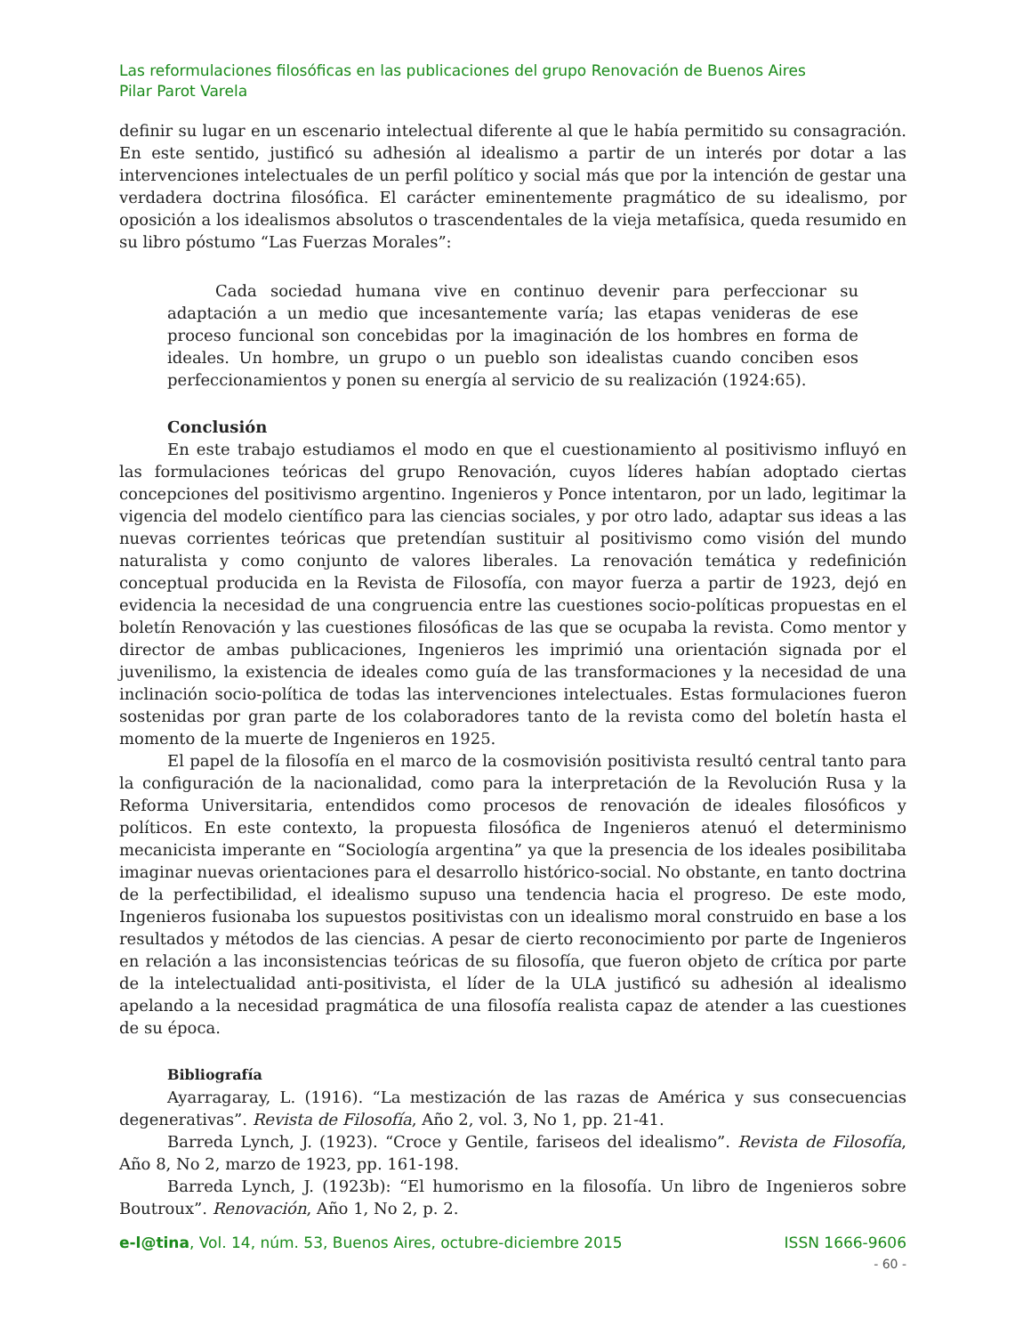Las reformulaciones filosóficas en las publicaciones del grupo Renovación de Buenos Aires
Pilar Parot Varela
definir su lugar en un escenario intelectual diferente al que le había permitido su consagración. En este sentido, justificó su adhesión al idealismo a partir de un interés por dotar a las intervenciones intelectuales de un perfil político y social más que por la intención de gestar una verdadera doctrina filosófica. El carácter eminentemente pragmático de su idealismo, por oposición a los idealismos absolutos o trascendentales de la vieja metafísica, queda resumido en su libro póstumo “Las Fuerzas Morales”:
Cada sociedad humana vive en continuo devenir para perfeccionar su adaptación a un medio que incesantemente varía; las etapas venideras de ese proceso funcional son concebidas por la imaginación de los hombres en forma de ideales. Un hombre, un grupo o un pueblo son idealistas cuando conciben esos perfeccionamientos y ponen su energía al servicio de su realización (1924:65).
Conclusión
En este trabajo estudiamos el modo en que el cuestionamiento al positivismo influyó en las formulaciones teóricas del grupo Renovación, cuyos líderes habían adoptado ciertas concepciones del positivismo argentino. Ingenieros y Ponce intentaron, por un lado, legitimar la vigencia del modelo científico para las ciencias sociales, y por otro lado, adaptar sus ideas a las nuevas corrientes teóricas que pretendían sustituir al positivismo como visión del mundo naturalista y como conjunto de valores liberales. La renovación temática y redefinición conceptual producida en la Revista de Filosofía, con mayor fuerza a partir de 1923, dejó en evidencia la necesidad de una congruencia entre las cuestiones socio-políticas propuestas en el boletín Renovación y las cuestiones filosóficas de las que se ocupaba la revista. Como mentor y director de ambas publicaciones, Ingenieros les imprimió una orientación signada por el juvenilismo, la existencia de ideales como guía de las transformaciones y la necesidad de una inclinación socio-política de todas las intervenciones intelectuales. Estas formulaciones fueron sostenidas por gran parte de los colaboradores tanto de la revista como del boletín hasta el momento de la muerte de Ingenieros en 1925.
El papel de la filosofía en el marco de la cosmovisión positivista resultó central tanto para la configuración de la nacionalidad, como para la interpretación de la Revolución Rusa y la Reforma Universitaria, entendidos como procesos de renovación de ideales filosóficos y políticos. En este contexto, la propuesta filosófica de Ingenieros atenuó el determinismo mecanicista imperante en “Sociología argentina” ya que la presencia de los ideales posibilitaba imaginar nuevas orientaciones para el desarrollo histórico-social. No obstante, en tanto doctrina de la perfectibilidad, el idealismo supuso una tendencia hacia el progreso. De este modo, Ingenieros fusionaba los supuestos positivistas con un idealismo moral construido en base a los resultados y métodos de las ciencias. A pesar de cierto reconocimiento por parte de Ingenieros en relación a las inconsistencias teóricas de su filosofía, que fueron objeto de crítica por parte de la intelectualidad anti-positivista, el líder de la ULA justificó su adhesión al idealismo apelando a la necesidad pragmática de una filosofía realista capaz de atender a las cuestiones de su época.
Bibliografía
Ayarragaray, L. (1916). “La mestización de las razas de América y sus consecuencias degenerativas”. Revista de Filosofía, Año 2, vol. 3, No 1, pp. 21-41.
Barreda Lynch, J. (1923). “Croce y Gentile, fariseos del idealismo”. Revista de Filosofía, Año 8, No 2, marzo de 1923, pp. 161-198.
Barreda Lynch, J. (1923b): “El humorismo en la filosofía. Un libro de Ingenieros sobre Boutroux”. Renovación, Año 1, No 2, p. 2.
e-l@tina, Vol. 14, núm. 53, Buenos Aires, octubre-diciembre 2015 ISSN 1666-9606
- 60 -